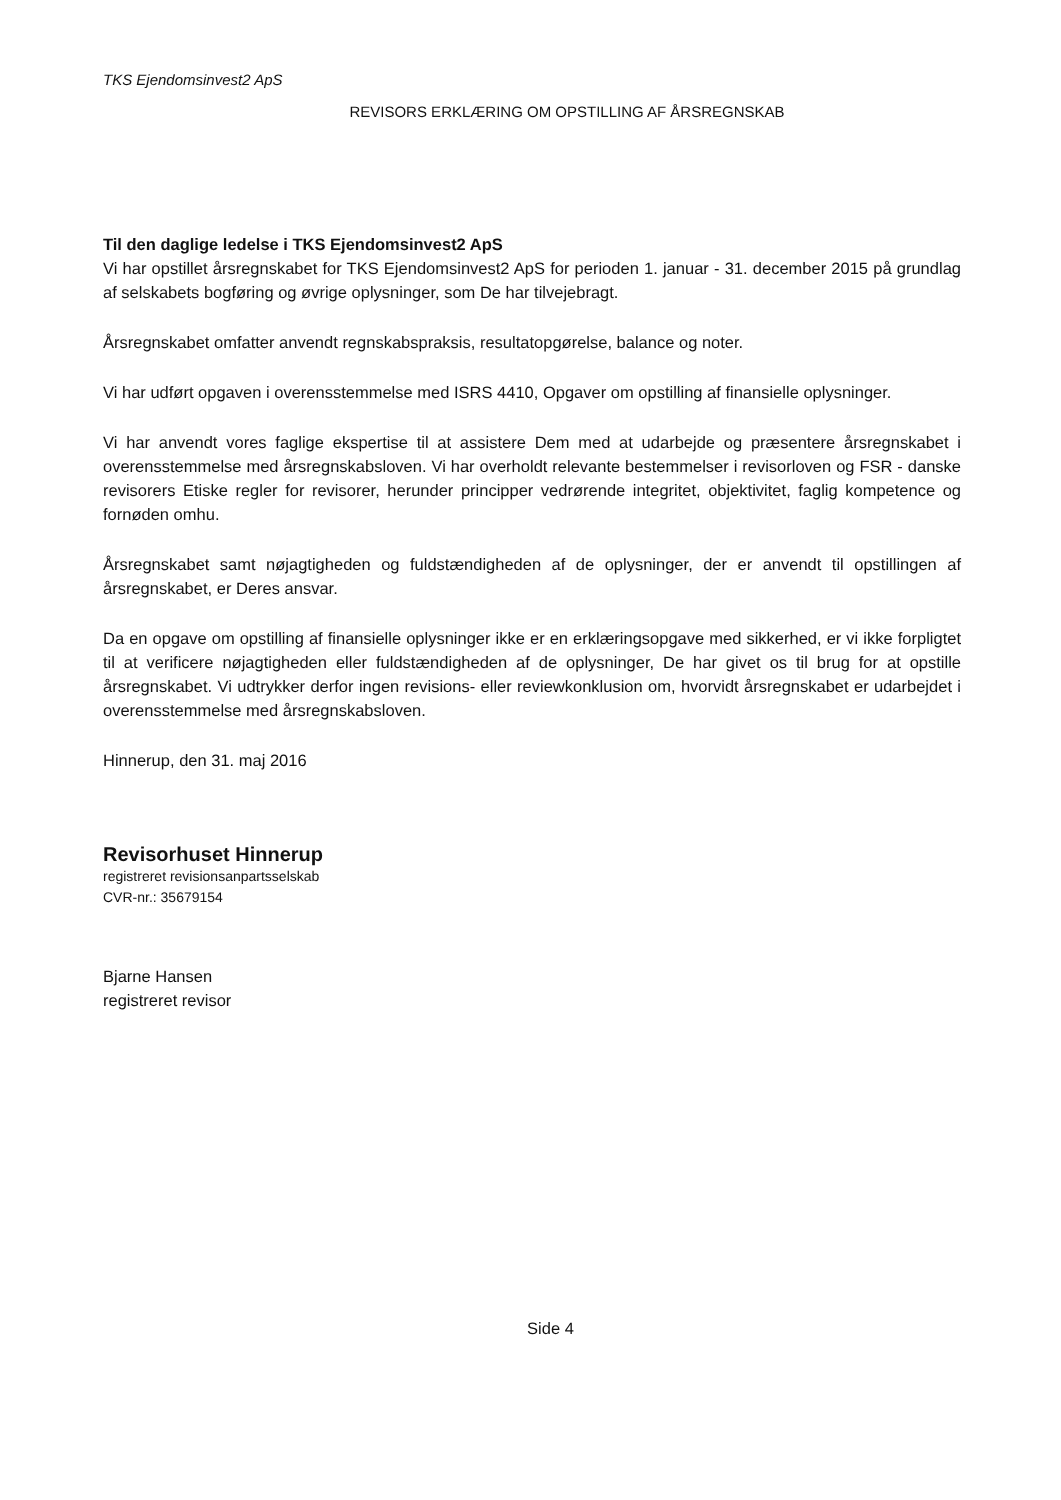TKS Ejendomsinvest2 ApS
REVISORS ERKLÆRING OM OPSTILLING AF ÅRSREGNSKAB
Til den daglige ledelse i TKS Ejendomsinvest2 ApS
Vi har opstillet årsregnskabet for TKS Ejendomsinvest2 ApS for perioden 1. januar - 31. december 2015 på grundlag af selskabets bogføring og øvrige oplysninger, som De har tilvejebragt.
Årsregnskabet omfatter anvendt regnskabspraksis, resultatopgørelse, balance og noter.
Vi har udført opgaven i overensstemmelse med ISRS 4410, Opgaver om opstilling af finansielle oplysninger.
Vi har anvendt vores faglige ekspertise til at assistere Dem med at udarbejde og præsentere årsregnskabet i overensstemmelse med årsregnskabsloven. Vi har overholdt relevante bestemmelser i revisorloven og FSR - danske revisorers Etiske regler for revisorer, herunder principper vedrørende integritet, objektivitet, faglig kompetence og fornøden omhu.
Årsregnskabet samt nøjagtigheden og fuldstændigheden af de oplysninger, der er anvendt til opstillingen af årsregnskabet, er Deres ansvar.
Da en opgave om opstilling af finansielle oplysninger ikke er en erklæringsopgave med sikkerhed, er vi ikke forpligtet til at verificere nøjagtigheden eller fuldstændigheden af de oplysninger, De har givet os til brug for at opstille årsregnskabet. Vi udtrykker derfor ingen revisions- eller reviewkonklusion om, hvorvidt årsregnskabet er udarbejdet i overensstemmelse med årsregnskabsloven.
Hinnerup, den 31. maj 2016
Revisorhuset Hinnerup
registreret revisionsanpartsselskab
CVR-nr.: 35679154
Bjarne Hansen
registreret revisor
Side 4